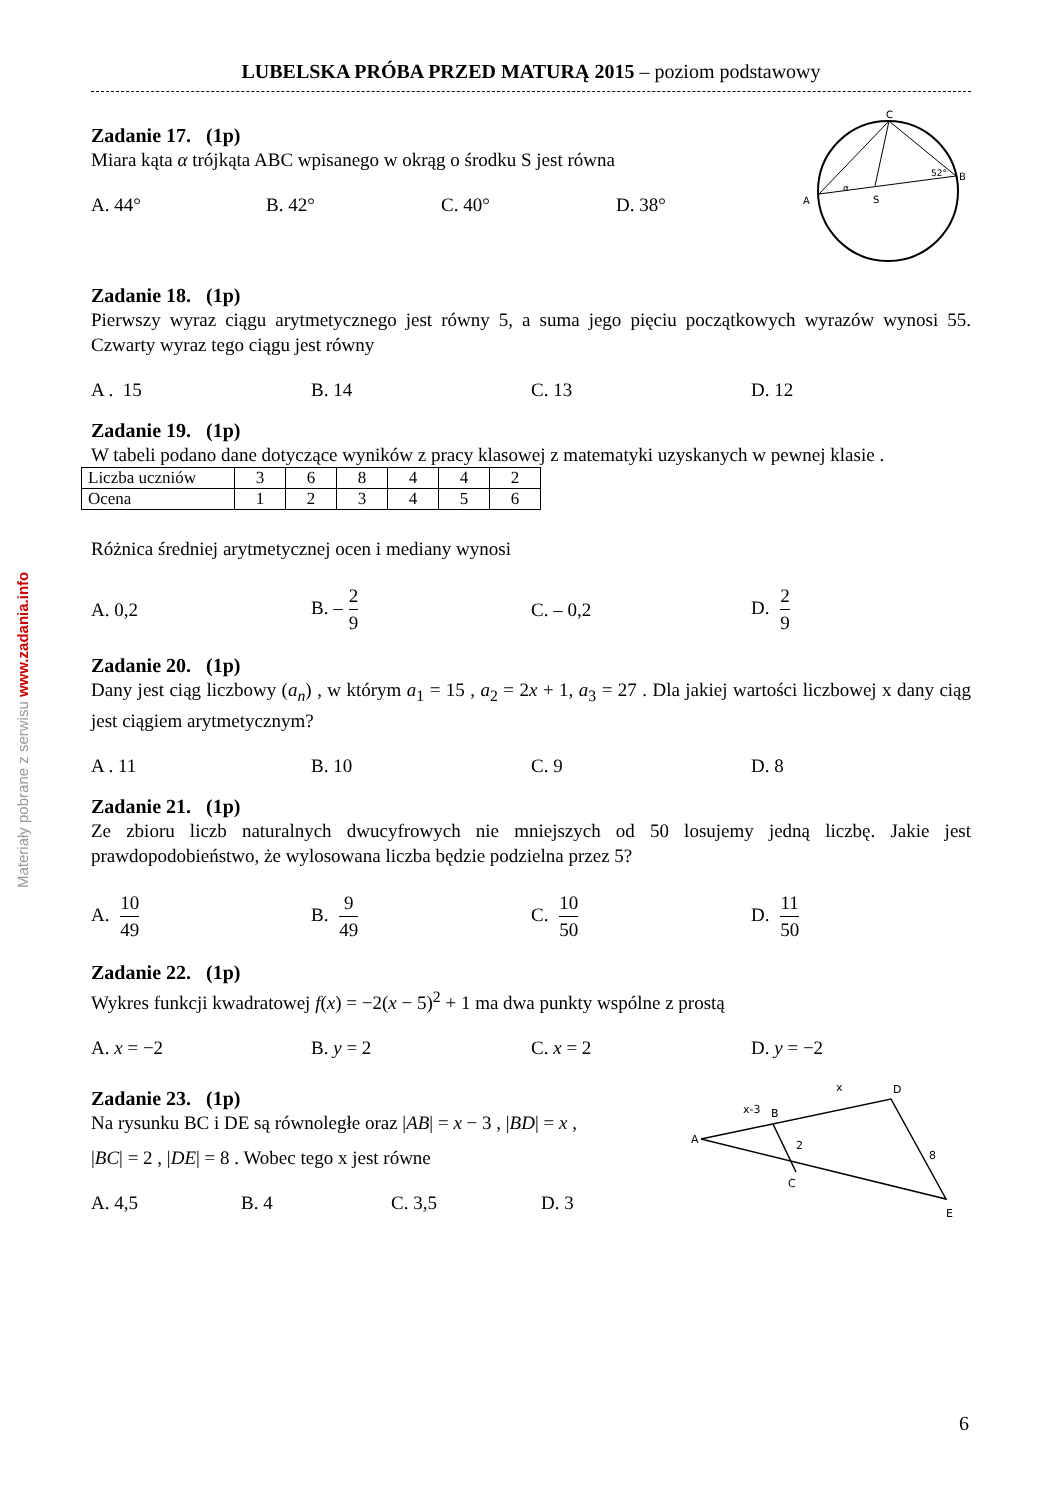Materiały pobrane z serwisu www.zadania.info
LUBELSKA PRÓBA PRZED MATURĄ 2015 – poziom podstawowy
Zadanie 17. (1p)
Miara kąta α trójkąta ABC wpisanego w okrąg o środku S jest równa
A. 44° B. 42° C. 40° D. 38°
C
B
A
S
52°
α
Zadanie 18. (1p)
Pierwszy wyraz ciągu arytmetycznego jest równy 5, a suma jego pięciu początkowych wyrazów wynosi 55. Czwarty wyraz tego ciągu jest równy
A . 15 B. 14 C. 13 D. 12
Zadanie 19. (1p)
W tabeli podano dane dotyczące wyników z pracy klasowej z matematyki uzyskanych w pewnej klasie .
| Liczba uczniów | 3 | 6 | 8 | 4 | 4 | 2 |
| Ocena | 1 | 2 | 3 | 4 | 5 | 6 |
Różnica średniej arytmetycznej ocen i mediany wynosi
A. 0,2 B. – 2 9
C. – 0,2 D. 2 9
Zadanie 20. (1p)
Dany jest ciąg liczbowy (a<sub>n</sub>) , w którym a<sub>1</sub> = 15 , a<sub>2</sub> = 2x + 1, a<sub>3</sub> = 27 . Dla jakiej wartości liczbowej x dany ciąg jest ciągiem arytmetycznym?
A . 11 B. 10 C. 9 D. 8
Zadanie 21. (1p)
Ze zbioru liczb naturalnych dwucyfrowych nie mniejszych od 50 losujemy jedną liczbę. Jakie jest prawdopodobieństwo, że wylosowana liczba będzie podzielna przez 5?
A. 10 49
B. 9 49
C. 10 50
D. 11 50
Zadanie 22. (1p)
Wykres funkcji kwadratowej f(x) = −2(x − 5)<sup>2</sup> + 1 ma dwa punkty wspólne z prostą
A. x = −2 B. y = 2 C. x = 2 D. y = −2
Zadanie 23. (1p)
Na rysunku BC i DE są równoległe oraz |AB| = x − 3 , |BD| = x ,
|BC| = 2 , |DE| = 8 . Wobec tego x jest równe
A. 4,5 B. 4 C. 3,5 D. 3
A
B
C
D
E
x-3
x
2
8
6